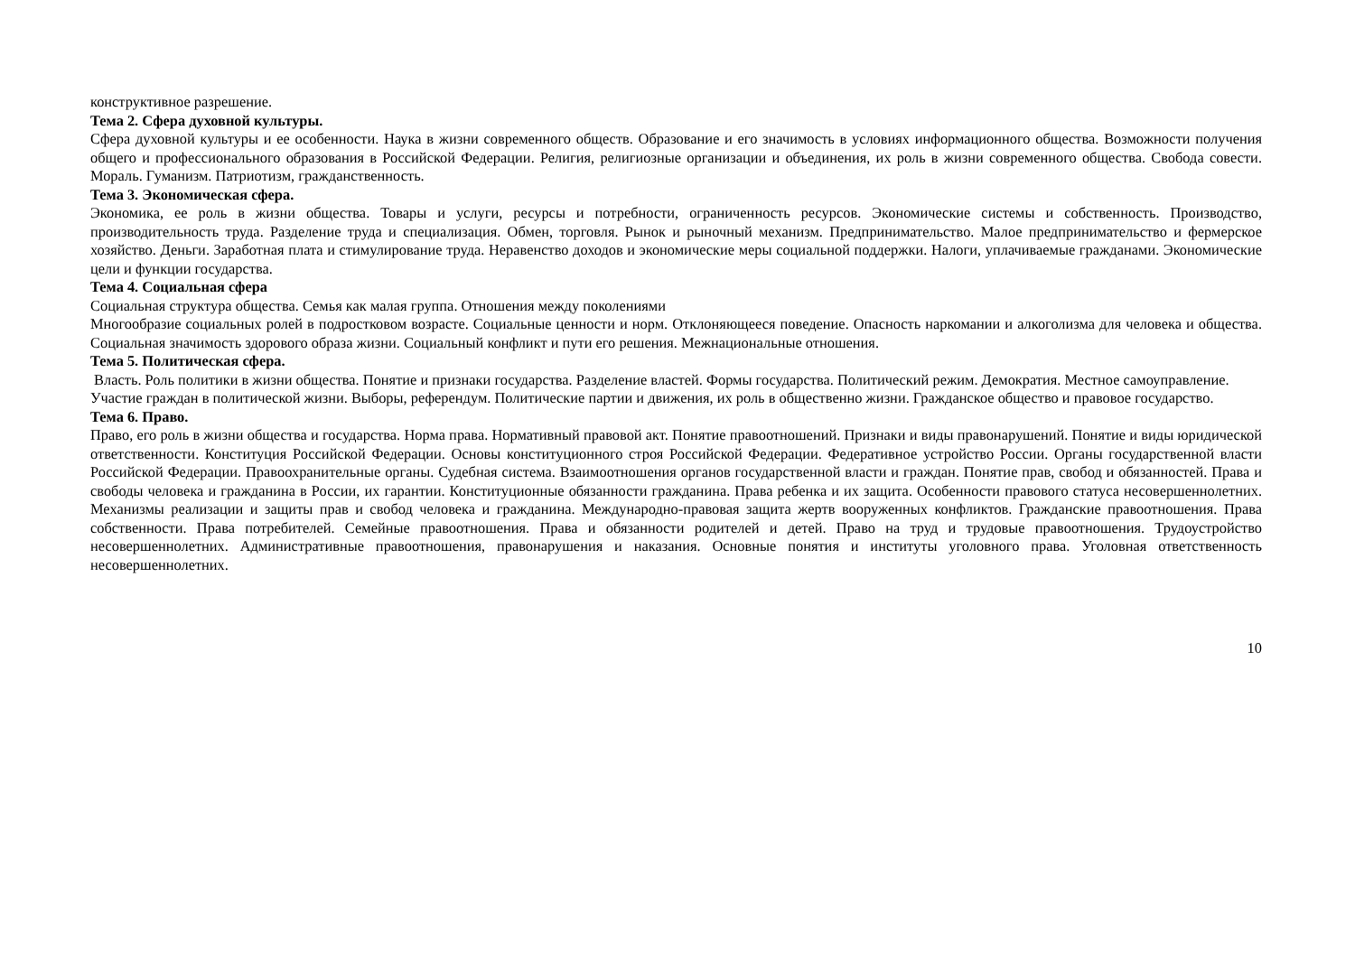конструктивное разрешение.
Тема 2. Сфера духовной культуры.
Сфера духовной культуры и ее особенности. Наука в жизни современного обществ. Образование и его значимость в условиях информационного общества. Возможности получения общего и профессионального образования в Российской Федерации. Религия, религиозные организации и объединения, их роль в жизни современного общества. Свобода совести. Мораль. Гуманизм. Патриотизм, гражданственность.
Тема 3. Экономическая сфера.
Экономика, ее роль в жизни общества. Товары и услуги, ресурсы и потребности, ограниченность ресурсов. Экономические системы и собственность. Производство, производительность труда. Разделение труда и специализация. Обмен, торговля. Рынок и рыночный механизм. Предпринимательство. Малое предпринимательство и фермерское хозяйство. Деньги. Заработная плата и стимулирование труда. Неравенство доходов и экономические меры социальной поддержки. Налоги, уплачиваемые гражданами. Экономические цели и функции государства.
Тема 4. Социальная сфера
Социальная структура общества. Семья как малая группа. Отношения между поколениями
Многообразие социальных ролей в подростковом возрасте. Социальные ценности и норм. Отклоняющееся поведение. Опасность наркомании и алкоголизма для человека и общества. Социальная значимость здорового образа жизни. Социальный конфликт и пути его решения. Межнациональные отношения.
Тема 5. Политическая сфера.
Власть. Роль политики в жизни общества. Понятие и признаки государства. Разделение властей. Формы государства. Политический режим. Демократия. Местное самоуправление.
Участие граждан в политической жизни. Выборы, референдум. Политические партии и движения, их роль в общественно жизни. Гражданское общество и правовое государство.
Тема 6. Право.
Право, его роль в жизни общества и государства. Норма права. Нормативный правовой акт. Понятие правоотношений. Признаки и виды правонарушений. Понятие и виды юридической ответственности. Конституция Российской Федерации. Основы конституционного строя Российской Федерации. Федеративное устройство России. Органы государственной власти Российской Федерации. Правоохранительные органы. Судебная система. Взаимоотношения органов государственной власти и граждан. Понятие прав, свобод и обязанностей. Права и свободы человека и гражданина в России, их гарантии. Конституционные обязанности гражданина. Права ребенка и их защита. Особенности правового статуса несовершеннолетних. Механизмы реализации и защиты прав и свобод человека и гражданина. Международно-правовая защита жертв вооруженных конфликтов. Гражданские правоотношения. Права собственности. Права потребителей. Семейные правоотношения. Права и обязанности родителей и детей. Право на труд и трудовые правоотношения. Трудоустройство несовершеннолетних. Административные правоотношения, правонарушения и наказания. Основные понятия и институты уголовного права. Уголовная ответственность несовершеннолетних.
10